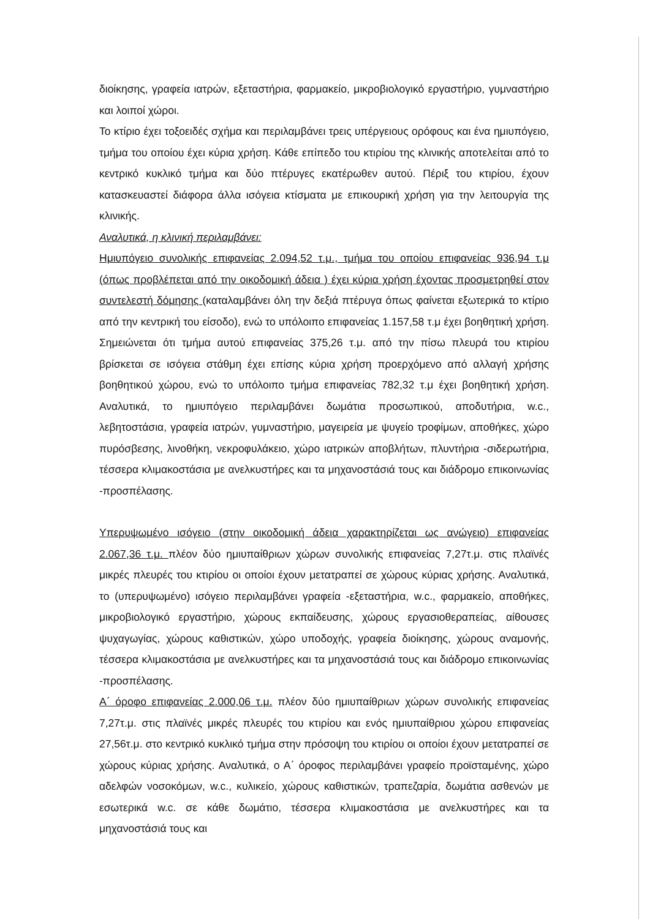διοίκησης, γραφεία ιατρών, εξεταστήρια, φαρμακείο, μικροβιολογικό εργαστήριο, γυμναστήριο και λοιποί χώροι.
Το κτίριο έχει τοξοειδές σχήμα και περιλαμβάνει τρεις υπέργειους ορόφους και ένα ημιυπόγειο, τμήμα του οποίου έχει κύρια χρήση. Κάθε επίπεδο του κτιρίου της κλινικής αποτελείται από το κεντρικό κυκλικό τμήμα και δύο πτέρυγες εκατέρωθεν αυτού. Πέριξ του κτιρίου, έχουν κατασκευαστεί διάφορα άλλα ισόγεια κτίσματα με επικουρική χρήση για την λειτουργία της κλινικής.
Αναλυτικά, η κλινική περιλαμβάνει:
Ημιυπόγειο συνολικής επιφανείας 2.094,52 τ.μ., τμήμα του οποίου επιφανείας 936,94 τ.μ (όπως προβλέπεται από την οικοδομική άδεια ) έχει κύρια χρήση έχοντας προσμετρηθεί στον συντελεστή δόμησης (καταλαμβάνει όλη την δεξιά πτέρυγα όπως φαίνεται εξωτερικά το κτίριο από την κεντρική του είσοδο), ενώ το υπόλοιπο επιφανείας 1.157,58 τ.μ έχει βοηθητική χρήση. Σημειώνεται ότι τμήμα αυτού επιφανείας 375,26 τ.μ. από την πίσω πλευρά του κτιρίου βρίσκεται σε ισόγεια στάθμη έχει επίσης κύρια χρήση προερχόμενο από αλλαγή χρήσης βοηθητικού χώρου, ενώ το υπόλοιπο τμήμα επιφανείας 782,32 τ.μ έχει βοηθητική χρήση. Αναλυτικά, το ημιυπόγειο περιλαμβάνει δωμάτια προσωπικού, αποδυτήρια, w.c., λεβητοστάσια, γραφεία ιατρών, γυμναστήριο, μαγειρεία με ψυγείο τροφίμων, αποθήκες, χώρο πυρόσβεσης, λινοθήκη, νεκροφυλάκειο, χώρο ιατρικών αποβλήτων, πλυντήρια -σιδερωτήρια, τέσσερα κλιμακοστάσια με ανελκυστήρες και τα μηχανοστάσιά τους και διάδρομο επικοινωνίας -προσπέλασης.
Υπερυψωμένο ισόγειο (στην οικοδομική άδεια χαρακτηρίζεται ως ανώγειο) επιφανείας 2.067,36 τ.μ. πλέον δύο ημιυπαίθριων χώρων συνολικής επιφανείας 7,27τ.μ. στις πλαϊνές μικρές πλευρές του κτιρίου οι οποίοι έχουν μετατραπεί σε χώρους κύριας χρήσης. Αναλυτικά, το (υπερυψωμένο) ισόγειο περιλαμβάνει γραφεία -εξεταστήρια, w.c., φαρμακείο, αποθήκες, μικροβιολογικό εργαστήριο, χώρους εκπαίδευσης, χώρους εργασιοθεραπείας, αίθουσες ψυχαγωγίας, χώρους καθιστικών, χώρο υποδοχής, γραφεία διοίκησης, χώρους αναμονής, τέσσερα κλιμακοστάσια με ανελκυστήρες και τα μηχανοστάσιά τους και διάδρομο επικοινωνίας -προσπέλασης.
Α΄ όροφο επιφανείας 2.000,06 τ.μ. πλέον δύο ημιυπαίθριων χώρων συνολικής επιφανείας 7,27τ.μ. στις πλαϊνές μικρές πλευρές του κτιρίου και ενός ημιυπαίθριου χώρου επιφανείας 27,56τ.μ. στο κεντρικό κυκλικό τμήμα στην πρόσοψη του κτιρίου οι οποίοι έχουν μετατραπεί σε χώρους κύριας χρήσης. Αναλυτικά, ο Α΄ όροφος περιλαμβάνει γραφείο προϊσταμένης, χώρο αδελφών νοσοκόμων, w.c., κυλικείο, χώρους καθιστικών, τραπεζαρία, δωμάτια ασθενών με εσωτερικά w.c. σε κάθε δωμάτιο, τέσσερα κλιμακοστάσια με ανελκυστήρες και τα μηχανοστάσιά τους και